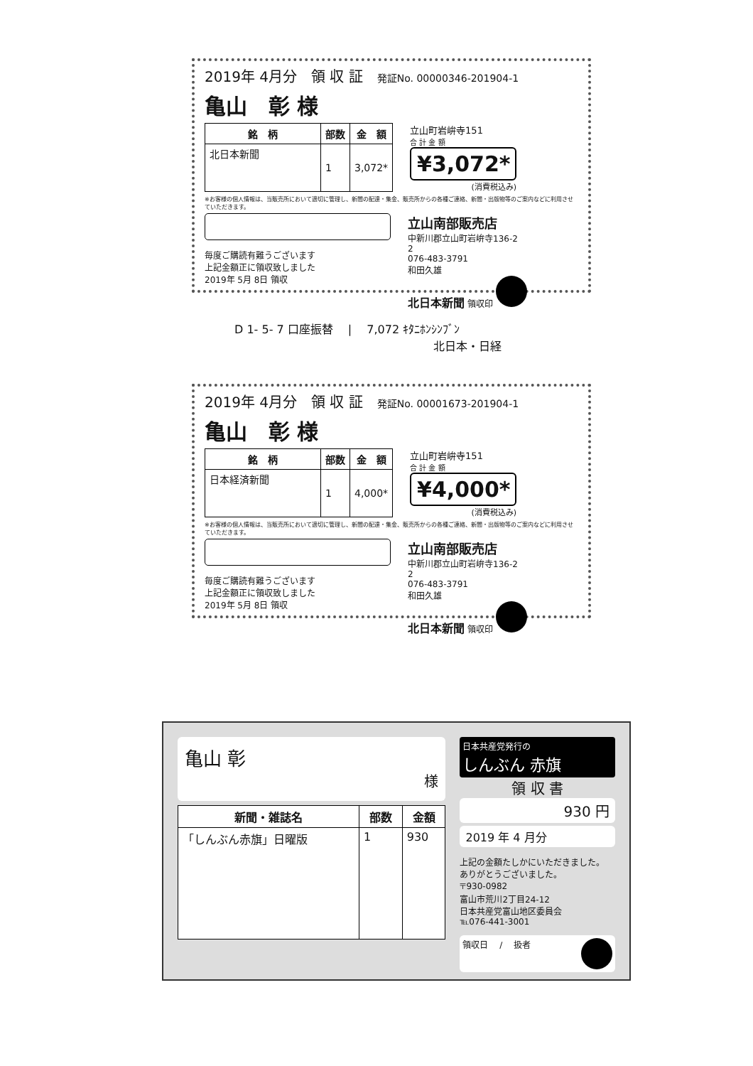2019年 4月分 領 収 証 発証No. 00000346-201904-1
亀山　彰 様
| 銘 柄 | 部数 | 金 額 |
| --- | --- | --- |
| 北日本新聞 | 1 | 3,072* |
立山町岩峅寺151
合 計 金 額
¥3,072*
(消費税込み)
※お客様の個人情報は、当販売所において適切に管理し、新聞の配達・集金、販売所からの各種ご連絡、新聞・出版物等のご案内などに利用させていただきます。
毎度ご購読有難うございます
上記金額正に領収致しました
2019年 5月 8日 領収
立山南部販売店
中新川郡立山町岩峅寺136-2
2
076-483-3791
和田久雄
北日本新聞 領収印
D 1- 5- 7 口座振替 　|　 7,072 ｷﾀﾆﾎﾝｼﾝﾌﾞﾝ
北日本・日経
2019年 4月分 領 収 証 発証No. 00001673-201904-1
亀山　彰 様
| 銘 柄 | 部数 | 金 額 |
| --- | --- | --- |
| 日本経済新聞 | 1 | 4,000* |
立山町岩峅寺151
合 計 金 額
¥4,000*
(消費税込み)
※お客様の個人情報は、当販売所において適切に管理し、新聞の配達・集金、販売所からの各種ご連絡、新聞・出版物等のご案内などに利用させていただきます。
毎度ご購読有難うございます
上記金額正に領収致しました
2019年 5月 8日 領収
立山南部販売店
中新川郡立山町岩峅寺136-2
2
076-483-3791
和田久雄
北日本新聞 領収印
亀山 彰
様
| 新聞・雑誌名 | 部数 | 金額 |
| --- | --- | --- |
| 「しんぶん赤旗」日曜版 | 1 | 930 |
日本共産党発行の
しんぶん 赤旗
領 収 書
930 円
2019 年 4 月分
上記の金額たしかにいただきました。
ありがとうございました。
〒930-0982
富山市荒川2丁目24-12
日本共産党富山地区委員会
℡076-441-3001
領収日 　/　 扱者